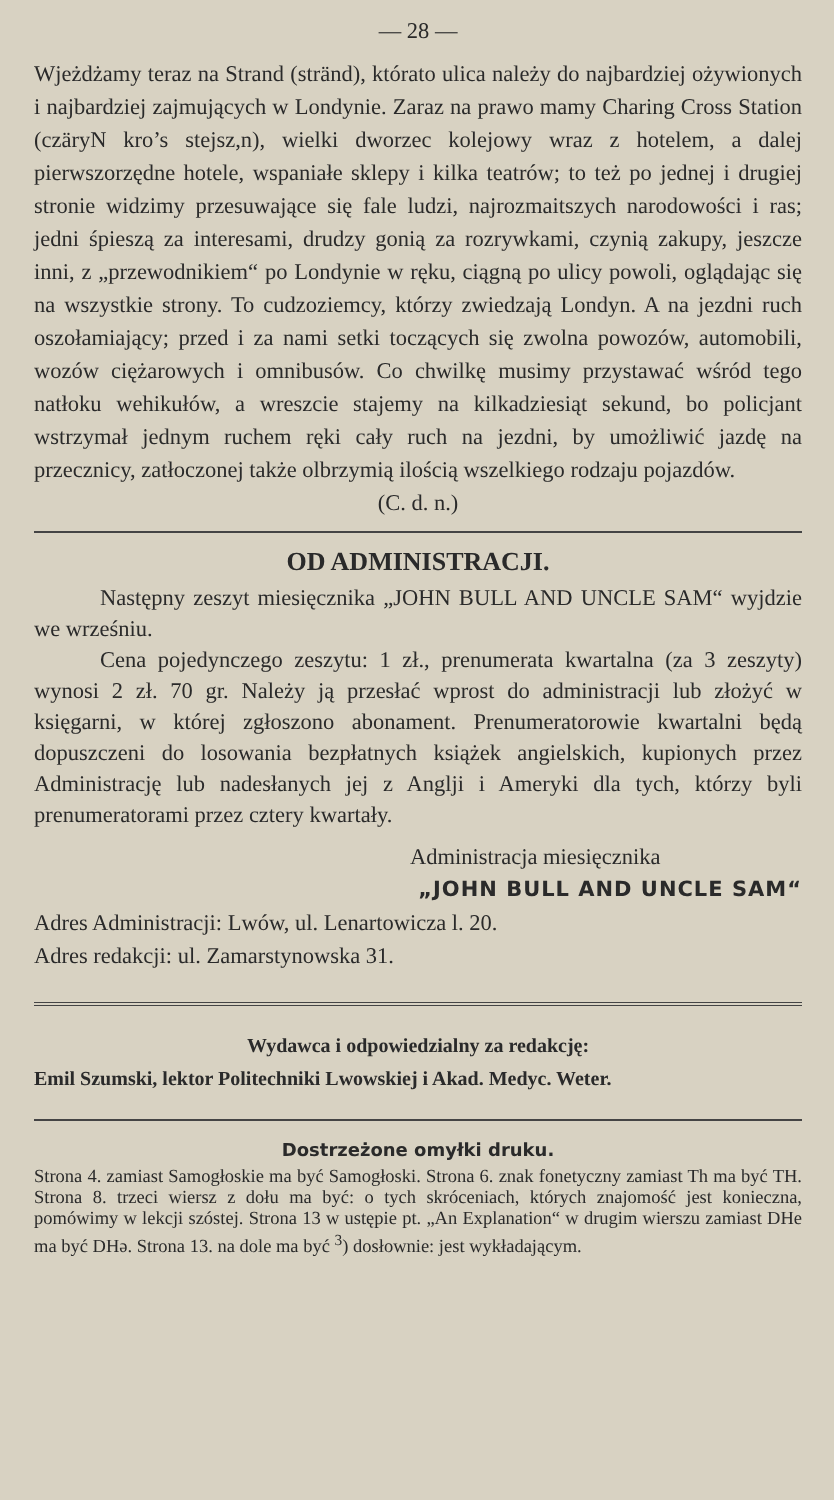— 28 —
Wjeżdżamy teraz na Strand (stränd), którato ulica należy do najbardziej ożywionych i najbardziej zajmujących w Londynie. Zaraz na prawo mamy Charing Cross Station (czäryN kro’s stejsz,n), wielki dworzec kolejowy wraz z hotelem, a dalej pierwszorzędne hotele, wspaniałe sklepy i kilka teatrów; to też po jednej i drugiej stronie widzimy przesuwające się fale ludzi, najrozmaitszych narodowości i ras; jedni śpieszą za interesami, drudzy gonią za rozrywkami, czynią zakupy, jeszcze inni, z „przewodnikiem“ po Londynie w ręku, ciągną po ulicy powoli, oglądając się na wszystkie strony. To cudzoziemcy, którzy zwiedzają Londyn. A na jezdni ruch oszołamiający; przed i za nami setki toczących się zwolna powozów, automobili, wozów ciężarowych i omnibusów. Co chwilkę musimy przystawać wśród tego natłoku wehikułów, a wreszcie stajemy na kilkadziesiąt sekund, bo policjant wstrzymał jednym ruchem ręki cały ruch na jezdni, by umożliwić jazdę na przecznicy, zatłoczonej także olbrzymią ilością wszelkiego rodzaju pojazdów.
(C. d. n.)
OD ADMINISTRACJI.
Następny zeszyt miesięcznika „JOHN BULL AND UNCLE SAM“ wyjdzie we wrześniu.
Cena pojedynczego zeszytu: 1 zł., prenumerata kwartalna (za 3 zeszyty) wynosi 2 zł. 70 gr. Należy ją przesłać wprost do administracji lub złożyć w księgarni, w której zgłoszono abonament. Prenumeratorowie kwartalni będą dopuszczeni do losowania bezpłatnych książek angielskich, kupionych przez Administrację lub nadesłanych jej z Anglji i Ameryki dla tych, którzy byli prenumeratorami przez cztery kwartały.
Administracja miesięcznika
„JOHN BULL AND UNCLE SAM“
Adres Administracji: Lwów, ul. Lenartowicza l. 20.
Adres redakcji: ul. Zamarstynowska 31.
Wydawca i odpowiedzialny za redakcję:
Emil Szumski, lektor Politechniki Lwowskiej i Akad. Medyc. Weter.
Dostrzeżone omyłki druku.
Strona 4. zamiast Samogłoskie ma być Samogłoski. Strona 6. znak fonetyczny zamiast Th ma być TH. Strona 8. trzeci wiersz z dołu ma być: o tych skróceniach, których znajomość jest konieczna, pomówimy w lekcji szóstej. Strona 13 w ustępie pt. „An Explanation“ w drugim wierszu zamiast DHe ma być DHə. Strona 13. na dole ma być <sup>3</sup>) dosłownie: jest wykładającym.